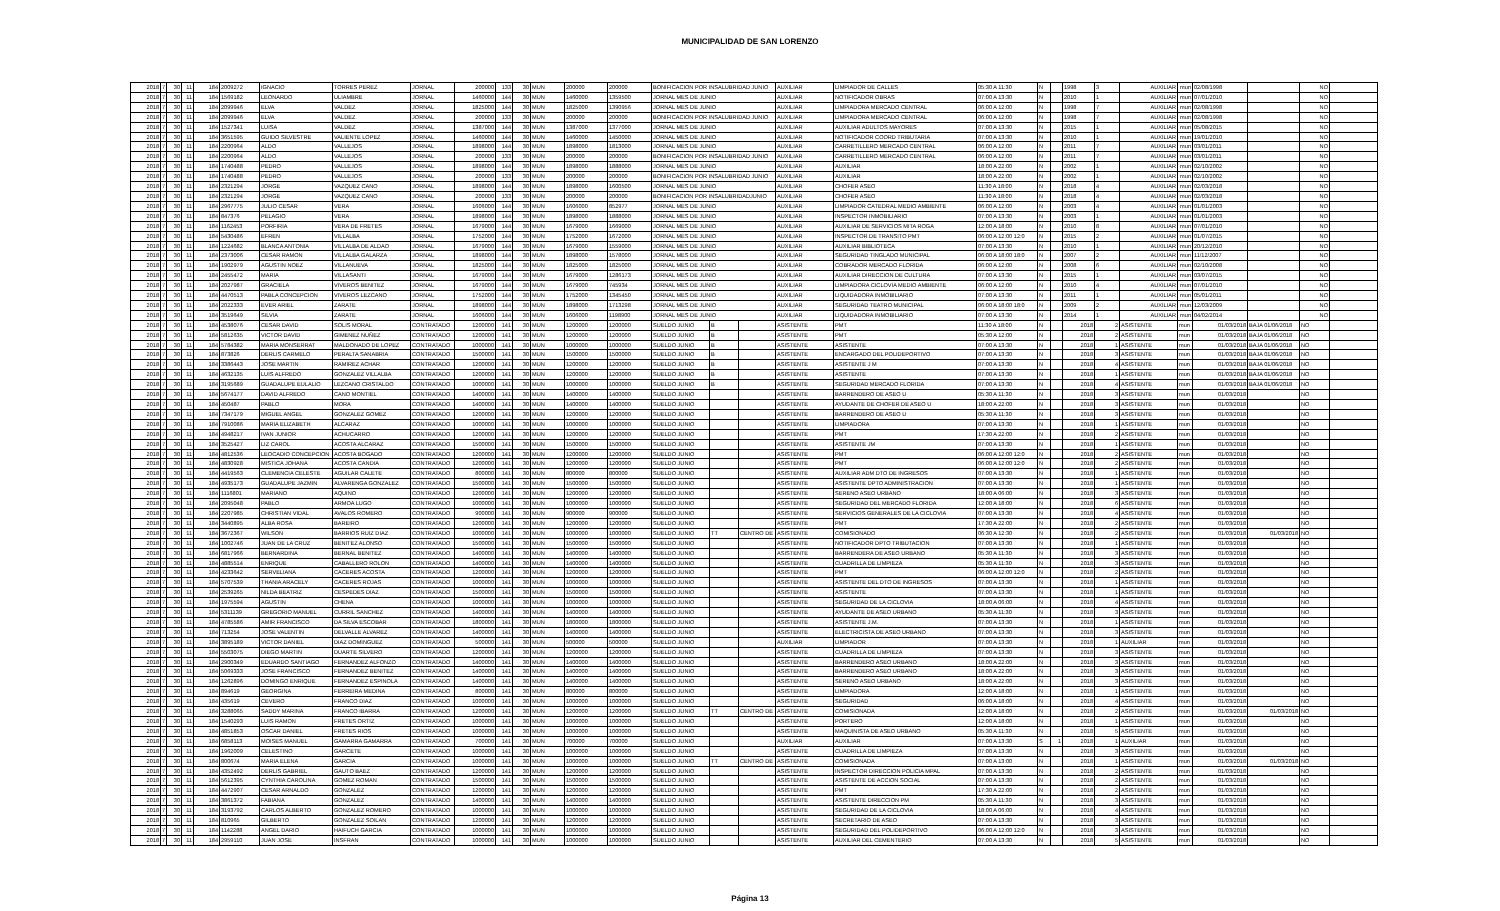MUNICIPALIDAD DE SAN LORENZO
| 2018 | 7 | 30 | 11 | 184 | 2009272 | IGNACIO | TORRES PEREZ | JORNAL | 200000 | 133 | 30 | MUN | 200000 | 200000 | BONIFICACION POR INSALUBRIDAD JUNIO | | | AUXILIAR | LIMPIADOR DE CALLES | 05:30 A 11:30 | N | | 1998 | 3 | AUXILIAR | mun | 02/08/1998 | | NO | |
| 2018 | 7 | 30 | 11 | 184 | 1569182 | LEONARDO | ULIAMBRE | JORNAL | 1460000 | 144 | 30 | MUN | 1460000 | 1359500 | JORNAL MES DE JUNIO | | | AUXILIAR | NOTIFICADOR OBRAS | 07:00 A 13:30 | N | | 2010 | 1 | AUXILIAR | mun | 07/01/2010 | | NO | |
| 2018 | 7 | 30 | 11 | 184 | 2099946 | ELVA | VALDEZ | JORNAL | 1825000 | 144 | 30 | MUN | 1825000 | 1390956 | JORNAL MES DE JUNIO | | | AUXILIAR | LIMPIADORA MERCADO CENTRAL | 06:00 A 12:00 | N | | 1998 | 7 | AUXILIAR | mun | 02/08/1998 | | NO | |
| 2018 | 7 | 30 | 11 | 184 | 2099946 | ELVA | VALDEZ | JORNAL | 200000 | 133 | 30 | MUN | 200000 | 200000 | BONIFICACION POR INSALUBRIDAD JUNIO | | | AUXILIAR | LIMPIADORA MERCADO CENTRAL | 06:00 A 12:00 | N | | 1998 | 7 | AUXILIAR | mun | 02/08/1998 | | NO | |
| 2018 | 7 | 30 | 11 | 184 | 1527341 | LUISA | VALDEZ | JORNAL | 1387000 | 144 | 30 | MUN | 1387000 | 1377000 | JORNAL MES DE JUNIO | | | AUXILIAR | AUXILIAR ADULTOS MAYORES | 07:00 A 13:30 | N | | 2015 | 1 | AUXILIAR | mun | 05/08/2015 | | NO | |
| 2018 | 7 | 30 | 11 | 184 | 3651595 | GUIDO SILVESTRE | VALIENTE LOPEZ | JORNAL | 1460000 | 144 | 30 | MUN | 1460000 | 1450000 | JORNAL MES DE JUNIO | | | AUXILIAR | NOTIFICADOR COORD TRIBUTARIA | 07:00 A 13:30 | N | | 2010 | 1 | AUXILIAR | mun | 19/01/2010 | | NO | |
| 2018 | 7 | 30 | 11 | 184 | 2200964 | ALDO | VALLEJOS | JORNAL | 1898000 | 144 | 30 | MUN | 1898000 | 1813000 | JORNAL MES DE JUNIO | | | AUXILIAR | CARRETILLERO MERCADO CENTRAL | 06:00 A 12:00 | N | | 2011 | 7 | AUXILIAR | mun | 03/01/2011 | | NO | |
| 2018 | 7 | 30 | 11 | 184 | 2200964 | ALDO | VALLEJOS | JORNAL | 200000 | 133 | 30 | MUN | 200000 | 200000 | BONIFICACION POR INSALUBRIDAD JUNIO | | | AUXILIAR | CARRETILLERO MERCADO CENTRAL | 06:00 A 12:00 | N | | 2011 | 7 | AUXILIAR | mun | 03/01/2011 | | NO | |
| 2018 | 7 | 30 | 11 | 184 | 1740488 | PEDRO | VALLEJOS | JORNAL | 1898000 | 144 | 30 | MUN | 1898000 | 1888000 | JORNAL MES DE JUNIO | | | AUXILIAR | AUXILIAR | 18:00 A 22:00 | N | | 2002 | 1 | AUXILIAR | mun | 02/10/2002 | | NO | |
| 2018 | 7 | 30 | 11 | 184 | 1740488 | PEDRO | VALLEJOS | JORNAL | 200000 | 133 | 30 | MUN | 200000 | 200000 | BONIFICACION POR INSALUBRIDAD JUNIO | | | AUXILIAR | AUXILIAR | 18:00 A 22:00 | N | | 2002 | 1 | AUXILIAR | mun | 02/10/2002 | | NO | |
| 2018 | 7 | 30 | 11 | 184 | 2321294 | JORGE | VAZQUEZ CANO | JORNAL | 1898000 | 144 | 30 | MUN | 1898000 | 1600500 | JORNAL MES DE JUNIO | | | AUXILIAR | CHOFER ASEO | 11:30 A 18:00 | N | | 2018 | 4 | AUXILIAR | mun | 02/03/2018 | | NO | |
| 2018 | 7 | 30 | 11 | 184 | 2321294 | JORGE | VAZQUEZ CANO | JORNAL | 200000 | 133 | 30 | MUN | 200000 | 200000 | BONIFICACION POR INSALUBRIDADJUNIO | | | AUXILIAR | CHOFER ASEO | 11:30 A 18:00 | N | | 2018 | 4 | AUXILIAR | mun | 02/03/2018 | | NO | |
| 2018 | 7 | 30 | 11 | 184 | 2967775 | JULIO CESAR | VERA | JORNAL | 1606000 | 144 | 30 | MUN | 1606000 | 852977 | JORNAL MES DE JUNIO | | | AUXILIAR | LIMPIADOR CATEDRAL MEDIO AMBIENTE | 06:00 A 12:00 | N | | 2003 | 4 | AUXILIAR | mun | 01/01/2003 | | NO | |
| 2018 | 7 | 30 | 11 | 184 | 847376 | PELAGIO | VERA | JORNAL | 1898000 | 144 | 30 | MUN | 1898000 | 1888000 | JORNAL MES DE JUNIO | | | AUXILIAR | INSPECTOR INMOBILIARIO | 07:00 A 13:30 | N | | 2003 | 1 | AUXILIAR | mun | 01/01/2003 | | NO | |
| 2018 | 7 | 30 | 11 | 184 | 1162453 | PORFIRIA | VERA DE FRETES | JORNAL | 1679000 | 144 | 30 | MUN | 1679000 | 1669000 | JORNAL MES DE JUNIO | | | AUXILIAR | AUXILIAR DE SERVICIOS MITA ROGA | 12:00 A 18:00 | N | | 2010 | 8 | AUXILIAR | mun | 07/01/2010 | | NO | |
| 2018 | 7 | 30 | 11 | 184 | 5430486 | EFREN | VILLALBA | JORNAL | 1752000 | 144 | 30 | MUN | 1752000 | 1672000 | JORNAL MES DE JUNIO | | | AUXILIAR | INSPECTOR DE TRANSITO PMT | 06:00 A 12:00 12:0 | N | | 2015 | 2 | AUXILIAR | mun | 01/07/2015 | | NO | |
| 2018 | 7 | 30 | 11 | 184 | 1224682 | BLANCA ANTONIA | VILLALBA DE ALDAO | JORNAL | 1679000 | 144 | 30 | MUN | 1679000 | 1559000 | JORNAL MES DE JUNIO | | | AUXILIAR | AUXILIAR BIBLIOTECA | 07:00 A 13:30 | N | | 2010 | 1 | AUXILIAR | mun | 20/12/2010 | | NO | |
| 2018 | 7 | 30 | 11 | 184 | 2373006 | CESAR RAMON | VILLALBA GALARZA | JORNAL | 1898000 | 144 | 30 | MUN | 1898000 | 1578000 | JORNAL MES DE JUNIO | | | AUXILIAR | SEGURIDAD TINGLADO MUNICIPAL | 06:00 A 18:00 18:0 | N | | 2007 | 2 | AUXILIAR | mun | 11/12/2007 | | NO | |
| 2018 | 7 | 30 | 11 | 184 | 1902979 | AGUSTIN NOEZ | VILLANUEVA | JORNAL | 1825000 | 144 | 30 | MUN | 1825000 | 1825000 | JORNAL MES DE JUNIO | | | AUXILIAR | COBRADOR MERCADO FLORIDA | 06:00 A 12:00 | N | | 2008 | 6 | AUXILIAR | mun | 02/10/2008 | | NO | |
| 2018 | 7 | 30 | 11 | 184 | 2455472 | MARIA | VILLASANTI | JORNAL | 1679000 | 144 | 30 | MUN | 1679000 | 1286173 | JORNAL MES DE JUNIO | | | AUXILIAR | AUXILIAR DIRECCION DE CULTURA | 07:00 A 13:30 | N | | 2015 | 1 | AUXILIAR | mun | 03/07/2015 | | NO | |
| 2018 | 7 | 30 | 11 | 184 | 2027987 | GRACIELA | VIVEROS BENITEZ | JORNAL | 1679000 | 144 | 30 | MUN | 1679000 | 745934 | JORNAL MES DE JUNIO | | | AUXILIAR | LIMPIADORA CICLOVIA MEDIO AMBIENTE | 06:00 A 12:00 | N | | 2010 | 4 | AUXILIAR | mun | 07/01/2010 | | NO | |
| 2018 | 7 | 30 | 11 | 184 | 4470513 | PABLA CONCEPCION | VIVEROS LEZCANO | JORNAL | 1752000 | 144 | 30 | MUN | 1752000 | 1345450 | JORNAL MES DE JUNIO | | | AUXILIAR | LIQUIDADORA INMOBILIARIO | 07:00 A 13:30 | N | | 2011 | 1 | AUXILIAR | mun | 05/01/2011 | | NO | |
| 2018 | 7 | 30 | 11 | 184 | 2022333 | EVER ARIEL | ZARATE | JORNAL | 1898000 | 144 | 30 | MUN | 1898000 | 1713298 | JORNAL MES DE JUNIO | | | AUXILIAR | SEGURIDAD TEATRO MUNICIPAL | 06:00 A 18:00 18:0 | N | | 2009 | 2 | AUXILIAR | mun | 12/03/2009 | | NO | |
| 2018 | 7 | 30 | 11 | 184 | 3519649 | SILVIA | ZARATE | JORNAL | 1606000 | 144 | 30 | MUN | 1606000 | 1198900 | JORNAL MES DE JUNIO | | | AUXILIAR | LIQUIDADORA INMOBILIARIO | 07:00 A 13:30 | N | | 2014 | 1 | AUXILIAR | mun | 04/02/2014 | | NO | |
| 2018 | 7 | 30 | 11 | 184 | 4538076 | CESAR DAVID | SOLIS MORAL | CONTRATADO | 1200000 | 141 | 30 | MUN | 1200000 | 1200000 | SUELDO JUNIO | B | | ASISTENTE | PMT | 11:30 A 18:00 | N | | 2018 | 2 | ASISTENTE | mun | 01/03/2018 | BAJA 01/06/2018 | NO | |
| 2018 | 7 | 30 | 11 | 184 | 5812635 | VICTOR DAVID | GIMENEZ NUÑEZ | CONTRATADO | 1200000 | 141 | 30 | MUN | 1200000 | 1200000 | SUELDO JUNIO | B | | ASISTENTE | PMT | 05:30 A 12:00 | N | | 2018 | 2 | ASISTENTE | mun | 01/03/2018 | BAJA 01/06/2018 | NO | |
| 2018 | 7 | 30 | 11 | 184 | 5784382 | MARIA MONSERRAT | MALDONADO DE LOPEZ | CONTRATADO | 1000000 | 141 | 30 | MUN | 1000000 | 1000000 | SUELDO JUNIO | B | | ASISTENTE | ASISTENTE | 07:00 A 13:30 | N | | 2018 | 1 | ASISTENTE | mun | 01/03/2018 | BAJA 01/06/2018 | NO | |
| 2018 | 7 | 30 | 11 | 184 | 873826 | DERLIS CARMELO | PERALTA SANABRIA | CONTRATADO | 1500000 | 141 | 30 | MUN | 1500000 | 1500000 | SUELDO JUNIO | B | | ASISTENTE | ENCARGADO DEL POLIDEPORTIVO | 07:00 A 13:30 | N | | 2018 | 3 | ASISTENTE | mun | 01/03/2018 | BAJA 01/06/2018 | NO | |
| 2018 | 7 | 30 | 11 | 184 | 3386443 | JOSE MARTIN | RAMIREZ ACHAR | CONTRATADO | 1200000 | 141 | 30 | MUN | 1200000 | 1200000 | SUELDO JUNIO | B | | ASISTENTE | ASISTENTE J M | 07:00 A 13:30 | N | | 2018 | 4 | ASISTENTE | mun | 01/03/2018 | BAJA 01/06/2018 | NO | |
| 2018 | 7 | 30 | 11 | 184 | 4632135 | LUIS ALFREDO | GONZALEZ VILLALBA | CONTRATADO | 1200000 | 141 | 30 | MUN | 1200000 | 1200000 | SUELDO JUNIO | B | | ASISTENTE | ASISTENTE | 07:00 A 13:30 | N | | 2018 | 1 | ASISTENTE | mun | 01/03/2018 | BAJA 01/06/2018 | NO | |
| 2018 | 7 | 30 | 11 | 184 | 3195689 | GUADALUPE EULALIO | LEZCANO CRISTALDO | CONTRATADO | 1000000 | 141 | 30 | MUN | 1000000 | 1000000 | SUELDO JUNIO | B | | ASISTENTE | SEGURIDAD MERCADO FLORIDA | 07:00 A 13:30 | N | | 2018 | 4 | ASISTENTE | mun | 01/03/2018 | BAJA 01/06/2018 | NO | |
| 2018 | 7 | 30 | 11 | 184 | 5674177 | DAVID ALFREDO | CANO MONTIEL | CONTRATADO | 1400000 | 141 | 30 | MUN | 1400000 | 1400000 | SUELDO JUNIO | | | ASISTENTE | BARRENDERO DE ASEO U | 05:30 A 11:30 | N | | 2018 | 3 | ASISTENTE | mun | 01/03/2018 | | NO | |
| 2018 | 7 | 30 | 11 | 184 | 450487 | PABLO | MORA | CONTRATADO | 1400000 | 141 | 30 | MUN | 1400000 | 1400000 | SUELDO JUNIO | | | ASISTENTE | AYUDANTE DE CHOFER DE ASEO U | 18:00 A 22:00 | N | | 2018 | 3 | ASISTENTE | mun | 01/03/2018 | | NO | |
| 2018 | 7 | 30 | 11 | 184 | 7347179 | MIGUEL ANGEL | GONZALEZ GOMEZ | CONTRATADO | 1200000 | 141 | 30 | MUN | 1200000 | 1200000 | SUELDO JUNIO | | | ASISTENTE | BARRENDERO DE ASEO U | 05:30 A 11:30 | N | | 2018 | 3 | ASISTENTE | mun | 01/03/2018 | | NO | |
| 2018 | 7 | 30 | 11 | 184 | 7910086 | MARIA ELIZABETH | ALCARAZ | CONTRATADO | 1000000 | 141 | 30 | MUN | 1000000 | 1000000 | SUELDO JUNIO | | | ASISTENTE | LIMPIADORA | 07:00 A 13:30 | N | | 2018 | 1 | ASISTENTE | mun | 01/03/2018 | | NO | |
| 2018 | 7 | 30 | 11 | 184 | 4948217 | IVAN JUNIOR | ACHUCARRO | CONTRATADO | 1200000 | 141 | 30 | MUN | 1200000 | 1200000 | SUELDO JUNIO | | | ASISTENTE | PMT | 17:30 A 22:00 | N | | 2018 | 2 | ASISTENTE | mun | 01/03/2018 | | NO | |
| 2018 | 7 | 30 | 11 | 184 | 3525427 | LIZ CAROL | ACOSTA ALCARAZ | CONTRATADO | 1500000 | 141 | 30 | MUN | 1500000 | 1500000 | SUELDO JUNIO | | | ASISTENTE | ASISTENTE JM | 07:00 A 13:30 | N | | 2018 | 1 | ASISTENTE | mun | 01/03/2018 | | NO | |
| 2018 | 7 | 30 | 11 | 184 | 4812536 | LEOCADIO CONCEPCION | ACOSTA BOGADO | CONTRATADO | 1200000 | 141 | 30 | MUN | 1200000 | 1200000 | SUELDO JUNIO | | | ASISTENTE | PMT | 06:00 A 12:00 12:0 | N | | 2018 | 2 | ASISTENTE | mun | 01/03/2018 | | NO | |
| 2018 | 7 | 30 | 11 | 184 | 4830928 | MISTICA JOHANA | ACOSTA CANDIA | CONTRATADO | 1200000 | 141 | 30 | MUN | 1200000 | 1200000 | SUELDO JUNIO | | | ASISTENTE | PMT | 06:00 A 12:00 12:0 | N | | 2018 | 2 | ASISTENTE | mun | 01/03/2018 | | NO | |
| 2018 | 7 | 30 | 11 | 184 | 4419563 | CLEMENCIA CELESTE | AGUILAR CALETE | CONTRATADO | 800000 | 141 | 30 | MUN | 800000 | 800000 | SUELDO JUNIO | | | ASISTENTE | AUXILIAR ADM DTO DE INGRESOS | 07:00 A 13:30 | N | | 2018 | 1 | ASISTENTE | mun | 01/03/2018 | | NO | |
| 2018 | 7 | 30 | 11 | 184 | 4935173 | GUADALUPE JAZMIN | ALVARENGA GONZALEZ | CONTRATADO | 1500000 | 141 | 30 | MUN | 1500000 | 1500000 | SUELDO JUNIO | | | ASISTENTE | ASISTENTE DPTO ADMINISTRACION | 07:00 A 13:30 | N | | 2018 | 1 | ASISTENTE | mun | 01/03/2018 | | NO | |
| 2018 | 7 | 30 | 11 | 184 | 1116801 | MARIANO | AQUINO | CONTRATADO | 1200000 | 141 | 30 | MUN | 1200000 | 1200000 | SUELDO JUNIO | | | ASISTENTE | SERENO ASEO URBANO | 18:00 A 06:00 | N | | 2018 | 3 | ASISTENTE | mun | 01/03/2018 | | NO | |
| 2018 | 7 | 30 | 11 | 184 | 2095048 | PABLO | ARMOA LUGO | CONTRATADO | 1000000 | 141 | 30 | MUN | 1000000 | 1000000 | SUELDO JUNIO | | | ASISTENTE | SEGURIDAD DEL MERCADO FLORIDA | 12:00 A 18:00 | N | | 2018 | 6 | ASISTENTE | mun | 01/03/2018 | | NO | |
| 2018 | 7 | 30 | 11 | 184 | 2207985 | CHRISTIAN VIDAL | AVALOS ROMERO | CONTRATADO | 900000 | 141 | 30 | MUN | 900000 | 900000 | SUELDO JUNIO | | | ASISTENTE | SERVICIOS GENERALES DE LA CICLOVIA | 07:00 A 13:30 | N | | 2018 | 4 | ASISTENTE | mun | 01/03/2018 | | NO | |
| 2018 | 7 | 30 | 11 | 184 | 3440895 | ALBA ROSA | BAREIRO | CONTRATADO | 1200000 | 141 | 30 | MUN | 1200000 | 1200000 | SUELDO JUNIO | | | ASISTENTE | PMT | 17:30 A 22:00 | N | | 2018 | 2 | ASISTENTE | mun | 01/03/2018 | | NO | |
| 2018 | 7 | 30 | 11 | 184 | 3672367 | WILSON | BARRIOS RUIZ DIAZ | CONTRATADO | 1000000 | 141 | 30 | MUN | 1000000 | 1000000 | SUELDO JUNIO | TT | CENTRO DE | ASISTENTE | COMISIONADO | 06:30 A 12:30 | N | | 2018 | 2 | ASISTENTE | mun | 01/03/2018 | 01/03/2018 | NO | |
| 2018 | 7 | 30 | 11 | 184 | 1002746 | JUAN DE LA CRUZ | BENITEZ ALONSO | CONTRATADO | 1500000 | 141 | 30 | MUN | 1500000 | 1500000 | SUELDO JUNIO | | | ASISTENTE | NOTIFICADOR DPTO TRIBUTACION | 07:00 A 13:30 | N | | 2018 | 1 | ASISTENTE | mun | 01/03/2018 | | NO | |
| 2018 | 7 | 30 | 11 | 184 | 6817966 | BERNARDINA | BERNAL BENITEZ | CONTRATADO | 1400000 | 141 | 30 | MUN | 1400000 | 1400000 | SUELDO JUNIO | | | ASISTENTE | BARRENDERA DE ASEO URBANO | 05:30 A 11:30 | N | | 2018 | 3 | ASISTENTE | mun | 01/03/2018 | | NO | |
| 2018 | 7 | 30 | 11 | 184 | 4885514 | ENRIQUE | CABALLERO ROLON | CONTRATADO | 1400000 | 141 | 30 | MUN | 1400000 | 1400000 | SUELDO JUNIO | | | ASISTENTE | CUADRILLA DE LIMPIEZA | 05:30 A 11:30 | N | | 2018 | 3 | ASISTENTE | mun | 01/03/2018 | | NO | |
| 2018 | 7 | 30 | 11 | 184 | 4233642 | SERVELIANA | CACERES ACOSTA | CONTRATADO | 1200000 | 141 | 30 | MUN | 1200000 | 1200000 | SUELDO JUNIO | | | ASISTENTE | PMT | 06:00 A 12:00 12:0 | N | | 2018 | 2 | ASISTENTE | mun | 01/03/2018 | | NO | |
| 2018 | 7 | 30 | 11 | 184 | 5707539 | THANIA ARACELY | CACERES ROJAS | CONTRATADO | 1000000 | 141 | 30 | MUN | 1000000 | 1000000 | SUELDO JUNIO | | | ASISTENTE | ASISTENTE DEL DTO DE INGRESOS | 07:00 A 13:30 | N | | 2018 | 1 | ASISTENTE | mun | 01/03/2018 | | NO | |
| 2018 | 7 | 30 | 11 | 184 | 2539265 | NILDA BEATRIZ | CESPEDES DIAZ | CONTRATADO | 1500000 | 141 | 30 | MUN | 1500000 | 1500000 | SUELDO JUNIO | | | ASISTENTE | ASISTENTE | 07:00 A 13:30 | N | | 2018 | 1 | ASISTENTE | mun | 01/03/2018 | | NO | |
| 2018 | 7 | 30 | 11 | 184 | 1975594 | AGUSTIN | CHENA | CONTRATADO | 1000000 | 141 | 30 | MUN | 1000000 | 1000000 | SUELDO JUNIO | | | ASISTENTE | SEGURIDAD DE LA CICLOVIA | 18:00 A 06:00 | N | | 2018 | 4 | ASISTENTE | mun | 01/03/2018 | | NO | |
| 2018 | 7 | 30 | 11 | 184 | 5311139 | GREGORIO MANUEL | CURRIL SANCHEZ | CONTRATADO | 1400000 | 141 | 30 | MUN | 1400000 | 1400000 | SUELDO JUNIO | | | ASISTENTE | AYUDANTE DE ASEO URBANO | 05:30 A 11:30 | N | | 2018 | 3 | ASISTENTE | mun | 01/03/2018 | | NO | |
| 2018 | 7 | 30 | 11 | 184 | 4785586 | AMIR FRANCISCO | DA SILVA ESCOBAR | CONTRATADO | 1800000 | 141 | 30 | MUN | 1800000 | 1800000 | SUELDO JUNIO | | | ASISTENTE | ASISTENTE J.M. | 07:00 A 13:30 | N | | 2018 | 1 | ASISTENTE | mun | 01/03/2018 | | NO | |
| 2018 | 7 | 30 | 11 | 184 | 713254 | JOSE VALENTIN | DELVALLE ALVAREZ | CONTRATADO | 1400000 | 141 | 30 | MUN | 1400000 | 1400000 | SUELDO JUNIO | | | ASISTENTE | ELECTRICISTA DE ASEO URBANO | 07:00 A 13:30 | N | | 2018 | 3 | ASISTENTE | mun | 01/03/2018 | | NO | |
| 2018 | 7 | 30 | 11 | 184 | 3895189 | VICTOR DANIEL | DIAZ DOMINGUEZ | CONTRATADO | 500000 | 141 | 30 | MUN | 500000 | 500000 | SUELDO JUNIO | | | AUXILIAR | LIMPIADOR | 07:00 A 13:30 | N | | 2018 | 1 | AUXILIAR | mun | 01/03/2018 | | NO | |
| 2018 | 7 | 30 | 11 | 184 | 5503075 | DIEGO MARTIN | DUARTE SILVERO | CONTRATADO | 1200000 | 141 | 30 | MUN | 1200000 | 1200000 | SUELDO JUNIO | | | ASISTENTE | CUADRILLA DE LIMPIEZA | 07:00 A 13:30 | N | | 2018 | 3 | ASISTENTE | mun | 01/03/2018 | | NO | |
| 2018 | 7 | 30 | 11 | 184 | 2900349 | EDUARDO SANTIAGO | FERNANDEZ ALFONZO | CONTRATADO | 1400000 | 141 | 30 | MUN | 1400000 | 1400000 | SUELDO JUNIO | | | ASISTENTE | BARRENDERO ASEO URBANO | 18:00 A 22:00 | N | | 2018 | 3 | ASISTENTE | mun | 01/03/2018 | | NO | |
| 2018 | 7 | 30 | 11 | 184 | 5069333 | JOSE FRANCISCO | FERNANDEZ BENITEZ | CONTRATADO | 1400000 | 141 | 30 | MUN | 1400000 | 1400000 | SUELDO JUNIO | | | ASISTENTE | BARRENDERO ASEO URBANO | 18:00 A 22:00 | N | | 2018 | 3 | ASISTENTE | mun | 01/03/2018 | | NO | |
| 2018 | 7 | 30 | 11 | 184 | 1262896 | DOMINGO ENRIQUE | FERNANDEZ ESPINOLA | CONTRATADO | 1400000 | 141 | 30 | MUN | 1400000 | 1400000 | SUELDO JUNIO | | | ASISTENTE | SERENO ASEO URBANO | 18:00 A 22:00 | N | | 2018 | 3 | ASISTENTE | mun | 01/03/2018 | | NO | |
| 2018 | 7 | 30 | 11 | 184 | 894619 | GEORGINA | FERREIRA MEDINA | CONTRATADO | 800000 | 141 | 30 | MUN | 800000 | 800000 | SUELDO JUNIO | | | ASISTENTE | LIMPIADORA | 12:00 A 18:00 | N | | 2018 | 1 | ASISTENTE | mun | 01/03/2018 | | NO | |
| 2018 | 7 | 30 | 11 | 184 | 435619 | CEVERO | FRANCO DIAZ | CONTRATADO | 1000000 | 141 | 30 | MUN | 1000000 | 1000000 | SUELDO JUNIO | | | ASISTENTE | SEGURIDAD | 06:00 A 18:00 | N | | 2018 | 4 | ASISTENTE | mun | 01/03/2018 | | NO | |
| 2018 | 7 | 30 | 11 | 184 | 3288065 | SADDY MARINA | FRANCO IBARRA | CONTRATADO | 1200000 | 141 | 30 | MUN | 1200000 | 1200000 | SUELDO JUNIO | TT | CENTRO DE | ASISTENTE | COMISIONADA | 12:00 A 18:00 | N | | 2018 | 2 | ASISTENTE | mun | 01/03/2018 | 01/03/2018 | NO | |
| 2018 | 7 | 30 | 11 | 184 | 1540293 | LUIS RAMON | FRETES ORTIZ | CONTRATADO | 1000000 | 141 | 30 | MUN | 1000000 | 1000000 | SUELDO JUNIO | | | ASISTENTE | PORTERO | 12:00 A 18:00 | N | | 2018 | 1 | ASISTENTE | mun | 01/03/2018 | | NO | |
| 2018 | 7 | 30 | 11 | 184 | 4851853 | OSCAR DANIEL | FRETES RIOS | CONTRATADO | 1000000 | 141 | 30 | MUN | 1000000 | 1000000 | SUELDO JUNIO | | | ASISTENTE | MAQUINISTA DE ASEO URBANO | 05:30 A 11:30 | N | | 2018 | 5 | ASISTENTE | mun | 01/03/2018 | | NO | |
| 2018 | 7 | 30 | 11 | 184 | 6858113 | MOISES MANUEL | GAMARRA GAMARRA | CONTRATADO | 700000 | 141 | 30 | MUN | 700000 | 700000 | SUELDO JUNIO | | | AUXILIAR | AUXILIAR | 07:00 A 13:30 | S | 1 | 2018 | 1 | AUXILIAR | mun | 01/03/2018 | | NO | |
| 2018 | 7 | 30 | 11 | 184 | 1962009 | CELESTINO | GARCETE | CONTRATADO | 1000000 | 141 | 30 | MUN | 1000000 | 1000000 | SUELDO JUNIO | | | ASISTENTE | CUADRILLA DE LIMPIEZA | 07:00 A 13:30 | N | | 2018 | 3 | ASISTENTE | mun | 01/03/2018 | | NO | |
| 2018 | 7 | 30 | 11 | 184 | 800674 | MARIA ELENA | GARCIA | CONTRATADO | 1000000 | 141 | 30 | MUN | 1000000 | 1000000 | SUELDO JUNIO | TT | CENTRO DE | ASISTENTE | COMISIONADA | 07:00 A 13:00 | N | | 2018 | 1 | ASISTENTE | mun | 01/03/2018 | 01/03/2018 | NO | |
| 2018 | 7 | 30 | 11 | 184 | 4352492 | DERLIS GABRIEL | GAUTO BAEZ | CONTRATADO | 1200000 | 141 | 30 | MUN | 1200000 | 1200000 | SUELDO JUNIO | | | ASISTENTE | INSPECTOR DIRECCION POLICIA MPAL | 07:00 A 13:30 | N | | 2018 | 2 | ASISTENTE | mun | 01/03/2018 | | NO | |
| 2018 | 7 | 30 | 11 | 184 | 5612395 | CYNTHIA CAROLINA | GOMEZ ROMAN | CONTRATADO | 1500000 | 141 | 30 | MUN | 1500000 | 1500000 | SUELDO JUNIO | | | ASISTENTE | ASISTENTE DE ACCION SOCIAL | 07:00 A 13:30 | N | | 2018 | 2 | ASISTENTE | mun | 01/03/2018 | | NO | |
| 2018 | 7 | 30 | 11 | 184 | 4472907 | CESAR ARNALDO | GONZALEZ | CONTRATADO | 1200000 | 141 | 30 | MUN | 1200000 | 1200000 | SUELDO JUNIO | | | ASISTENTE | PMT | 17:30 A 22:00 | N | | 2018 | 2 | ASISTENTE | mun | 01/03/2018 | | NO | |
| 2018 | 7 | 30 | 11 | 184 | 3861372 | FABIANA | GONZALEZ | CONTRATADO | 1400000 | 141 | 30 | MUN | 1400000 | 1400000 | SUELDO JUNIO | | | ASISTENTE | ASISTENTE DIRECCION PM | 05:30 A 11:30 | N | | 2018 | 3 | ASISTENTE | mun | 01/03/2018 | | NO | |
| 2018 | 7 | 30 | 11 | 184 | 3193792 | CARLOS ALBERTO | GONZALEZ ROMERO | CONTRATADO | 1000000 | 141 | 30 | MUN | 1000000 | 1000000 | SUELDO JUNIO | | | ASISTENTE | SEGURIDAD DE LA CICLOVIA | 18:00 A 06:00 | N | | 2018 | 4 | ASISTENTE | mun | 01/03/2018 | | NO | |
| 2018 | 7 | 30 | 11 | 184 | 810965 | GILBERTO | GONZALEZ SOILAN | CONTRATADO | 1200000 | 141 | 30 | MUN | 1200000 | 1200000 | SUELDO JUNIO | | | ASISTENTE | SECRETARIO DE ASEO | 07:00 A 13:30 | N | | 2018 | 3 | ASISTENTE | mun | 01/03/2018 | | NO | |
| 2018 | 7 | 30 | 11 | 184 | 1142288 | ANGEL DARIO | HAIFUCH GARCIA | CONTRATADO | 1000000 | 141 | 30 | MUN | 1000000 | 1000000 | SUELDO JUNIO | | | ASISTENTE | SEGURIDAD DEL POLIDEPORTIVO | 06:00 A 12:00 12:0 | N | | 2018 | 3 | ASISTENTE | mun | 01/03/2018 | | NO | |
| 2018 | 7 | 30 | 11 | 184 | 2959110 | JUAN JOSE | INSFRAN | CONTRATADO | 1000000 | 141 | 30 | MUN | 1000000 | 1000000 | SUELDO JUNIO | | | ASISTENTE | AUXILIAR DEL CEMENTERIO | 07:00 A 13:30 | N | | 2018 | 5 | ASISTENTE | mun | 01/03/2018 | | NO | |
Página 13